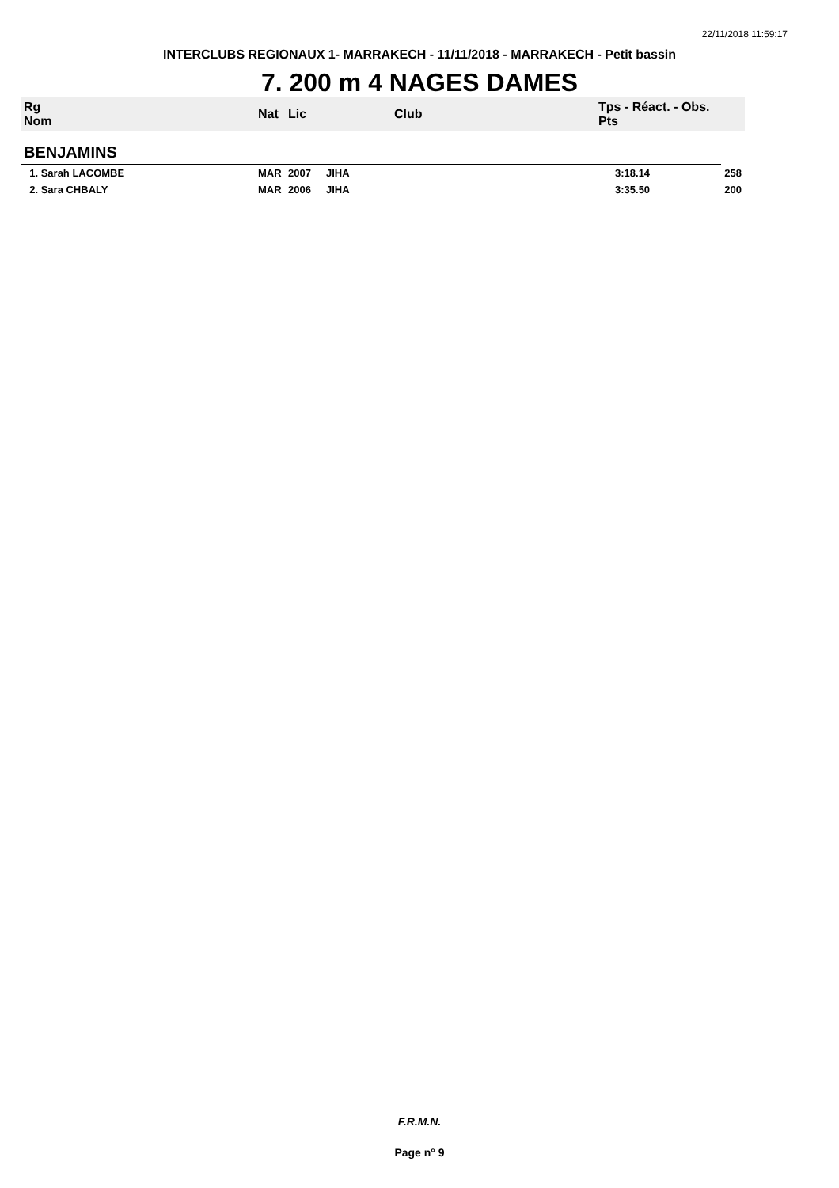22/11/2018 11:59:17
INTERCLUBS REGIONAUX 1- MARRAKECH - 11/11/2018 - MARRAKECH - Petit bassin
7. 200 m 4 NAGES DAMES
| Rg Nom | | Nat | Lic | Club | Tps - Réact. - Obs. Pts | |
| --- | --- | --- | --- | --- | --- | --- |
| BENJAMINS | | | | | | |
| 1. Sarah LACOMBE | | MAR | 2007 | JIHA | 3:18.14 | 258 |
| 2. Sara CHBALY | | MAR | 2006 | JIHA | 3:35.50 | 200 |
F.R.M.N.
Page n° 9